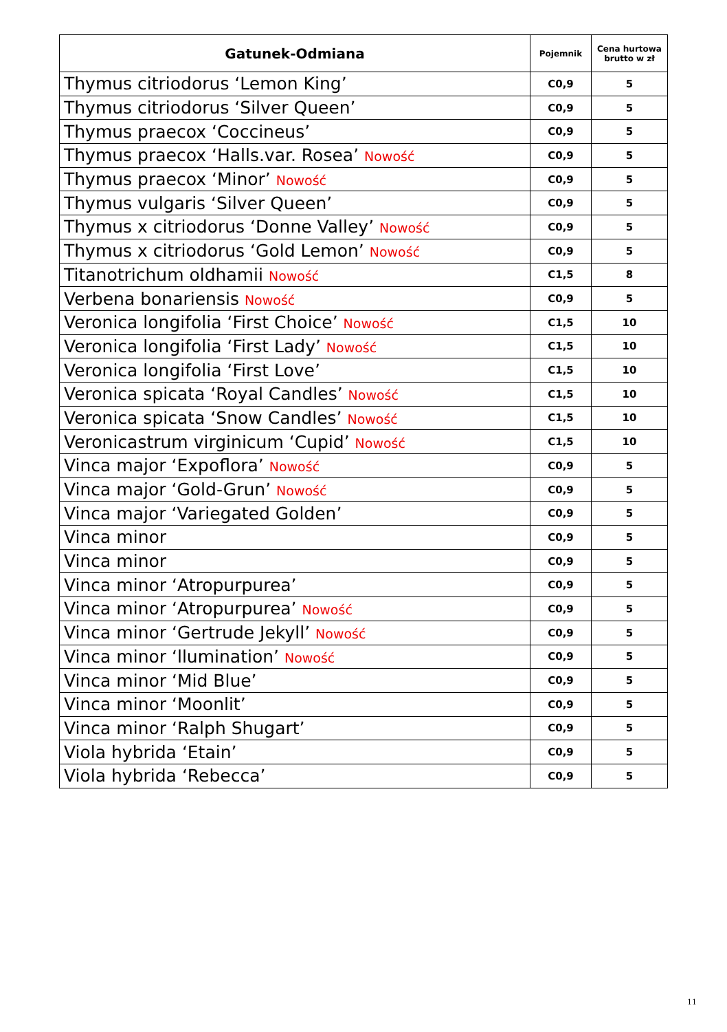| Gatunek-Odmiana | Pojemnik | Cena hurtowa brutto w zł |
| --- | --- | --- |
| Thymus citriodorus ‘Lemon King’ | C0,9 | 5 |
| Thymus citriodorus ‘Silver Queen’ | C0,9 | 5 |
| Thymus praecox ‘Coccineus’ | C0,9 | 5 |
| Thymus praecox ‘Halls.var. Rosea’ Nowość | C0,9 | 5 |
| Thymus praecox ‘Minor’ Nowość | C0,9 | 5 |
| Thymus vulgaris ‘Silver Queen’ | C0,9 | 5 |
| Thymus x citriodorus ‘Donne Valley’ Nowość | C0,9 | 5 |
| Thymus x citriodorus ‘Gold Lemon’ Nowość | C0,9 | 5 |
| Titanotrichum oldhamii Nowość | C1,5 | 8 |
| Verbena bonariensis Nowość | C0,9 | 5 |
| Veronica longifolia ‘First Choice’ Nowość | C1,5 | 10 |
| Veronica longifolia ‘First Lady’ Nowość | C1,5 | 10 |
| Veronica longifolia ‘First Love’ | C1,5 | 10 |
| Veronica spicata ‘Royal Candles’ Nowość | C1,5 | 10 |
| Veronica spicata ‘Snow Candles’ Nowość | C1,5 | 10 |
| Veronicastrum virginicum ‘Cupid’ Nowość | C1,5 | 10 |
| Vinca major ‘Expoflora’ Nowość | C0,9 | 5 |
| Vinca major ‘Gold-Grun’ Nowość | C0,9 | 5 |
| Vinca major ‘Variegated Golden’ | C0,9 | 5 |
| Vinca minor | C0,9 | 5 |
| Vinca minor | C0,9 | 5 |
| Vinca minor ‘Atropurpurea’ | C0,9 | 5 |
| Vinca minor ‘Atropurpurea’ Nowość | C0,9 | 5 |
| Vinca minor ‘Gertrude Jekyll’ Nowość | C0,9 | 5 |
| Vinca minor ‘llumination’ Nowość | C0,9 | 5 |
| Vinca minor ‘Mid Blue’ | C0,9 | 5 |
| Vinca minor ‘Moonlit’ | C0,9 | 5 |
| Vinca minor ‘Ralph Shugart’ | C0,9 | 5 |
| Viola hybrida ‘Etain’ | C0,9 | 5 |
| Viola hybrida ‘Rebecca’ | C0,9 | 5 |
11